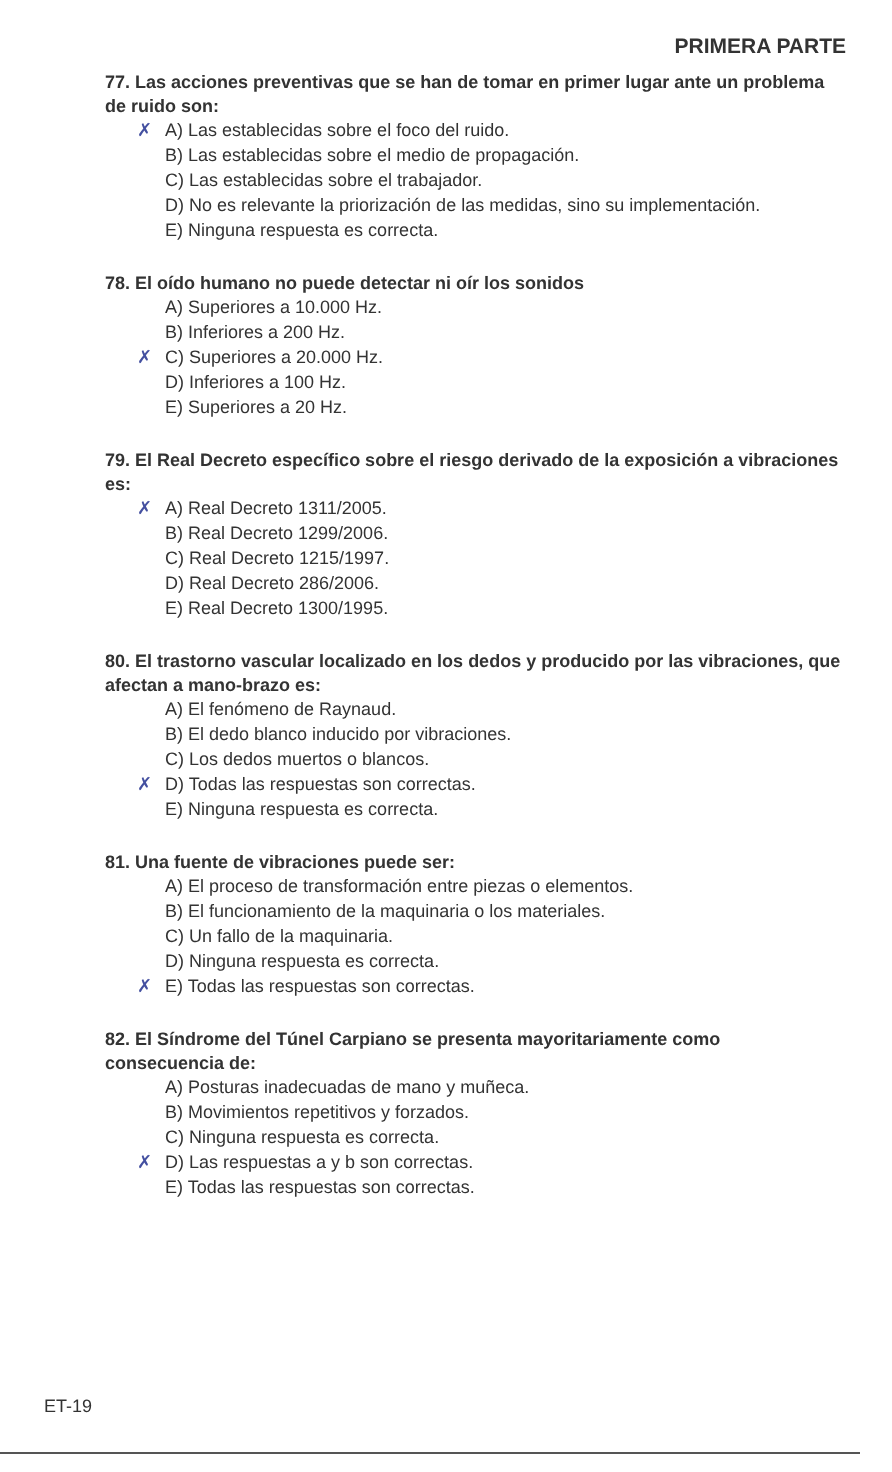PRIMERA PARTE
77. Las acciones preventivas que se han de tomar en primer lugar ante un problema de ruido son:
✗ A) Las establecidas sobre el foco del ruido.
B) Las establecidas sobre el medio de propagación.
C) Las establecidas sobre el trabajador.
D) No es relevante la priorización de las medidas, sino su implementación.
E) Ninguna respuesta es correcta.
78. El oído humano no puede detectar ni oír los sonidos
A) Superiores a 10.000 Hz.
B) Inferiores a 200 Hz.
✗ C) Superiores a 20.000 Hz.
D) Inferiores a 100 Hz.
E) Superiores a 20 Hz.
79. El Real Decreto específico sobre el riesgo derivado de la exposición a vibraciones es:
✗ A) Real Decreto 1311/2005.
B) Real Decreto 1299/2006.
C) Real Decreto 1215/1997.
D) Real Decreto 286/2006.
E) Real Decreto 1300/1995.
80. El trastorno vascular localizado en los dedos y producido por las vibraciones, que afectan a mano-brazo es:
A) El fenómeno de Raynaud.
B) El dedo blanco inducido por vibraciones.
C) Los dedos muertos o blancos.
✗ D) Todas las respuestas son correctas.
E) Ninguna respuesta es correcta.
81. Una fuente de vibraciones puede ser:
A) El proceso de transformación entre piezas o elementos.
B) El funcionamiento de la maquinaria o los materiales.
C) Un fallo de la maquinaria.
D) Ninguna respuesta es correcta.
✗ E) Todas las respuestas son correctas.
82. El Síndrome del Túnel Carpiano se presenta mayoritariamente como consecuencia de:
A) Posturas inadecuadas de mano y muñeca.
B) Movimientos repetitivos y forzados.
C) Ninguna respuesta es correcta.
✗ D) Las respuestas a y b son correctas.
E) Todas las respuestas son correctas.
ET-19